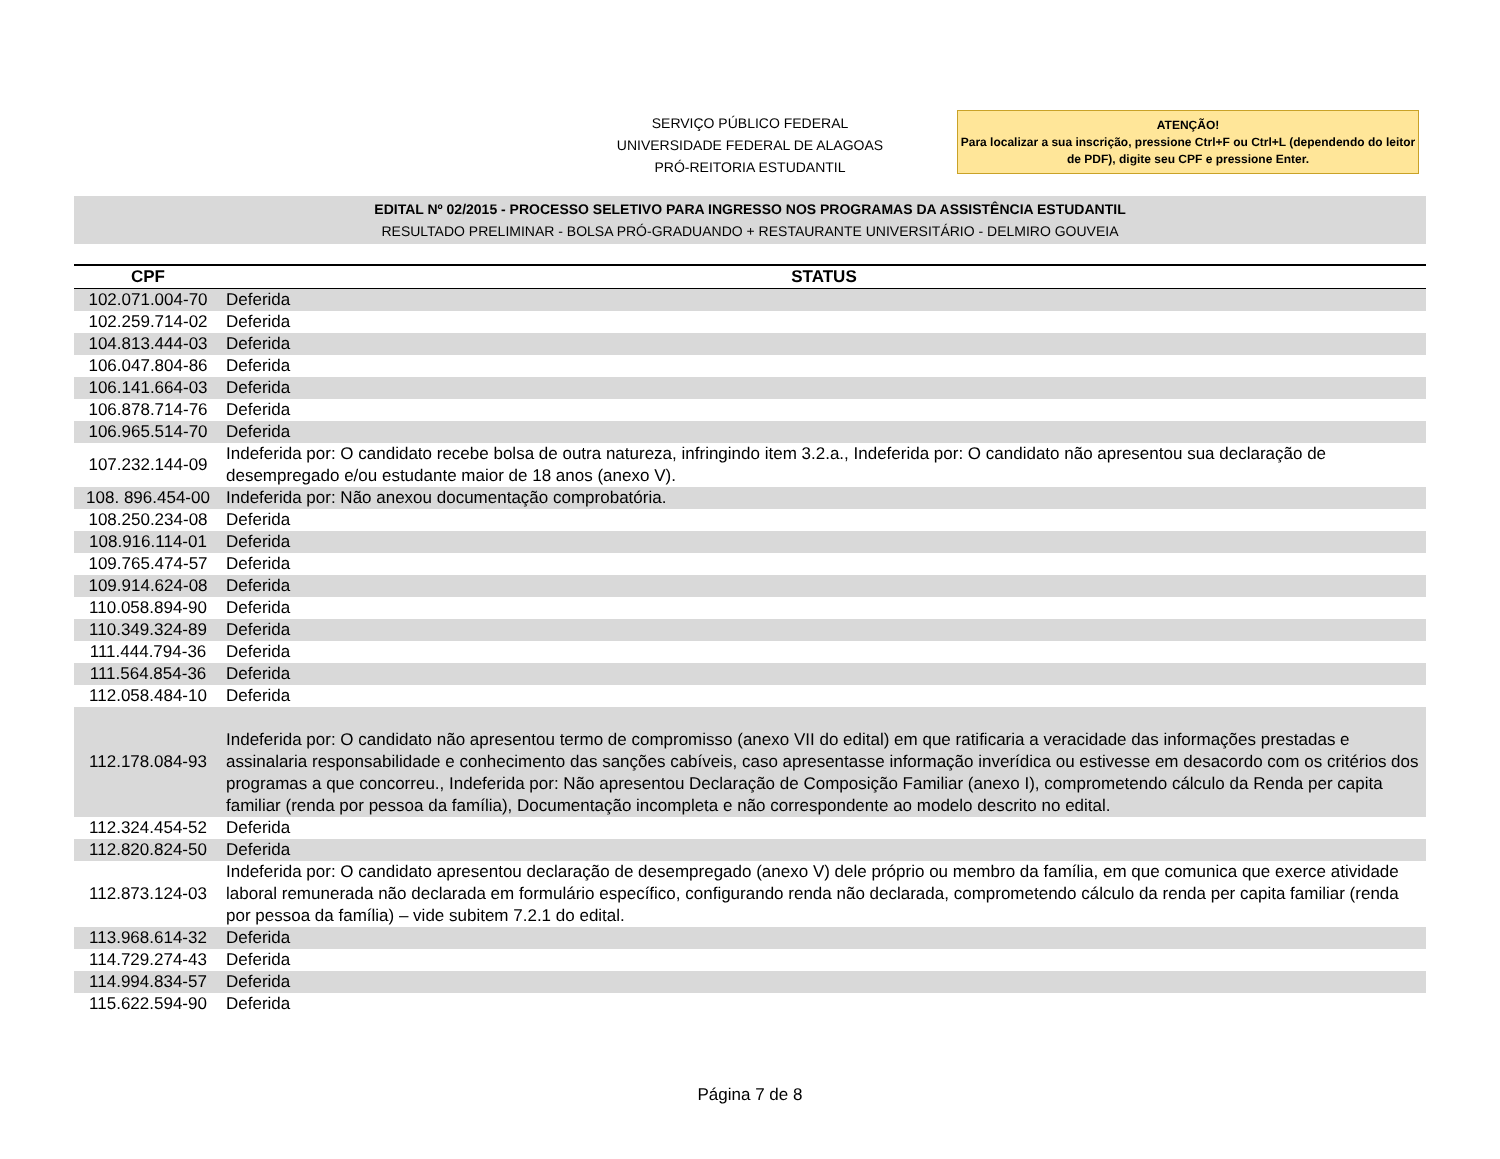SERVIÇO PÚBLICO FEDERAL
UNIVERSIDADE FEDERAL DE ALAGOAS
PRÓ-REITORIA ESTUDANTIL
ATENÇÃO!
Para localizar a sua inscrição, pressione Ctrl+F ou Ctrl+L (dependendo do leitor de PDF), digite seu CPF e pressione Enter.
EDITAL Nº 02/2015 - PROCESSO SELETIVO PARA INGRESSO NOS PROGRAMAS DA ASSISTÊNCIA ESTUDANTIL
RESULTADO PRELIMINAR - BOLSA PRÓ-GRADUANDO + RESTAURANTE UNIVERSITÁRIO - DELMIRO GOUVEIA
| CPF | STATUS |
| --- | --- |
| 102.071.004-70 | Deferida |
| 102.259.714-02 | Deferida |
| 104.813.444-03 | Deferida |
| 106.047.804-86 | Deferida |
| 106.141.664-03 | Deferida |
| 106.878.714-76 | Deferida |
| 106.965.514-70 | Deferida |
| 107.232.144-09 | Indeferida por: O candidato recebe bolsa de outra natureza, infringindo item 3.2.a., Indeferida por: O candidato não apresentou sua declaração de desempregado e/ou estudante maior de 18 anos (anexo V). |
| 108. 896.454-00 | Indeferida por: Não anexou documentação comprobatória. |
| 108.250.234-08 | Deferida |
| 108.916.114-01 | Deferida |
| 109.765.474-57 | Deferida |
| 109.914.624-08 | Deferida |
| 110.058.894-90 | Deferida |
| 110.349.324-89 | Deferida |
| 111.444.794-36 | Deferida |
| 111.564.854-36 | Deferida |
| 112.058.484-10 | Deferida |
| 112.178.084-93 | Indeferida por: O candidato não apresentou termo de compromisso (anexo VII do edital) em que ratificaria a veracidade das informações prestadas e assinalaria responsabilidade e conhecimento das sanções cabíveis, caso apresentasse informação inverídica ou estivesse em desacordo com os critérios dos programas a que concorreu., Indeferida por: Não apresentou Declaração de Composição Familiar (anexo I), comprometendo cálculo da Renda per capita familiar (renda por pessoa da família), Documentação incompleta e não correspondente ao modelo descrito no edital. |
| 112.324.454-52 | Deferida |
| 112.820.824-50 | Deferida |
| 112.873.124-03 | Indeferida por: O candidato apresentou declaração de desempregado (anexo V) dele próprio ou membro da família, em que comunica que exerce atividade laboral remunerada não declarada em formulário específico, configurando renda não declarada, comprometendo cálculo da renda per capita familiar (renda por pessoa da família) – vide subitem 7.2.1 do edital. |
| 113.968.614-32 | Deferida |
| 114.729.274-43 | Deferida |
| 114.994.834-57 | Deferida |
| 115.622.594-90 | Deferida |
Página 7 de 8